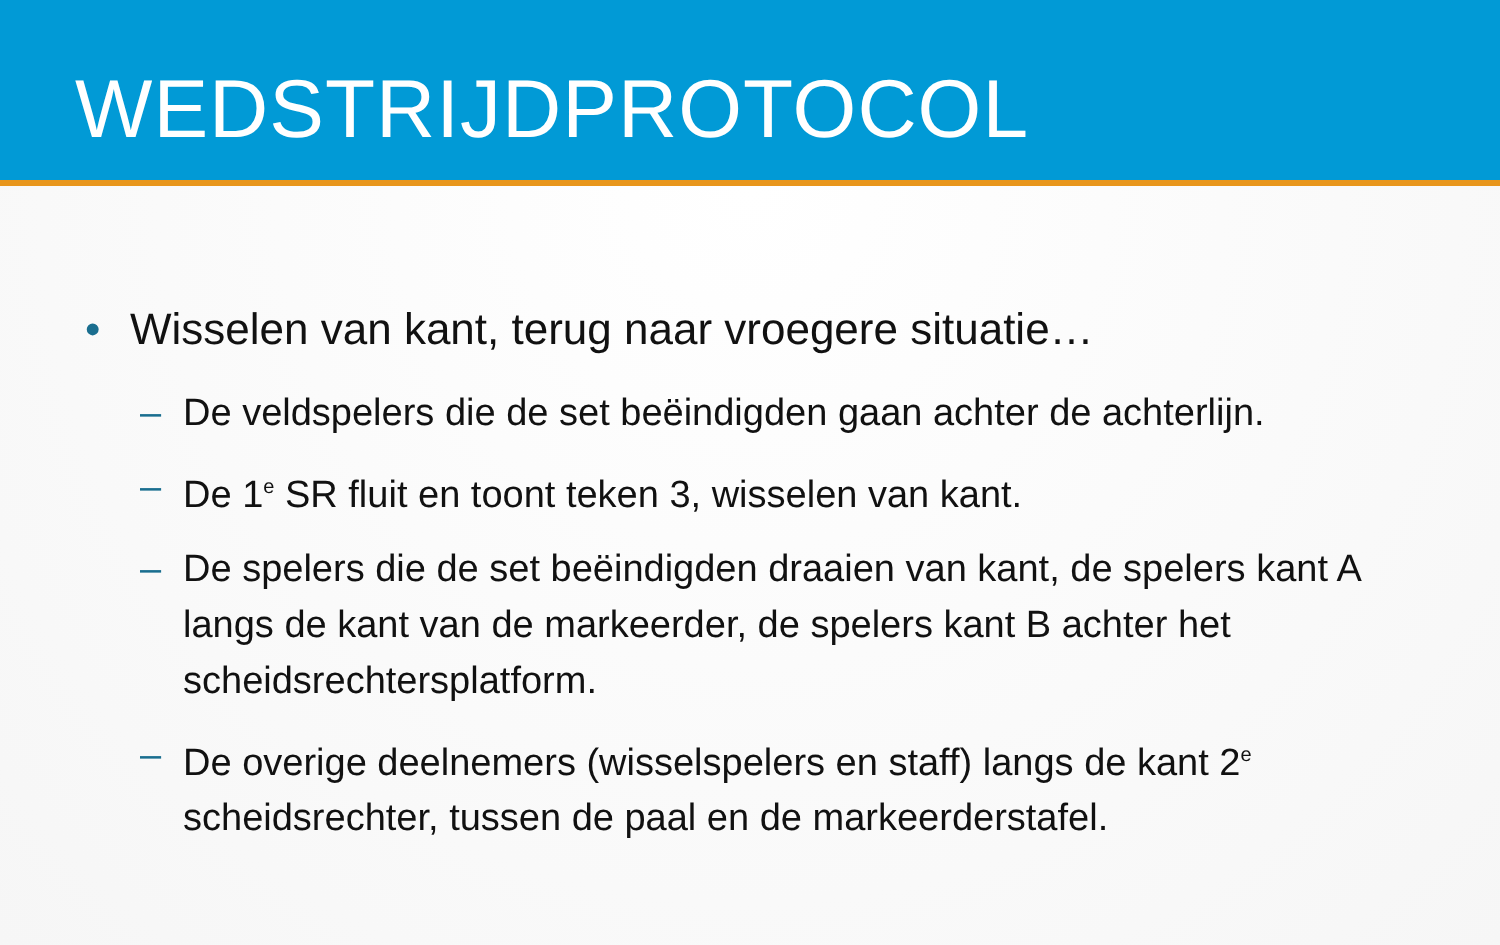WEDSTRIJDPROTOCOL
• Wisselen van kant, terug naar vroegere situatie…
– De veldspelers die de set beëindigden gaan achter de achterlijn.
– De 1<sup>e</sup> SR fluit en toont teken 3, wisselen van kant.
– De spelers die de set beëindigden draaien van kant, de spelers kant A langs de kant van de markeerder, de spelers kant B achter het scheidsrechtersplatform.
– De overige deelnemers (wisselspelers en staff) langs de kant 2<sup>e</sup> scheidsrechter, tussen de paal en de markeerderstafel.